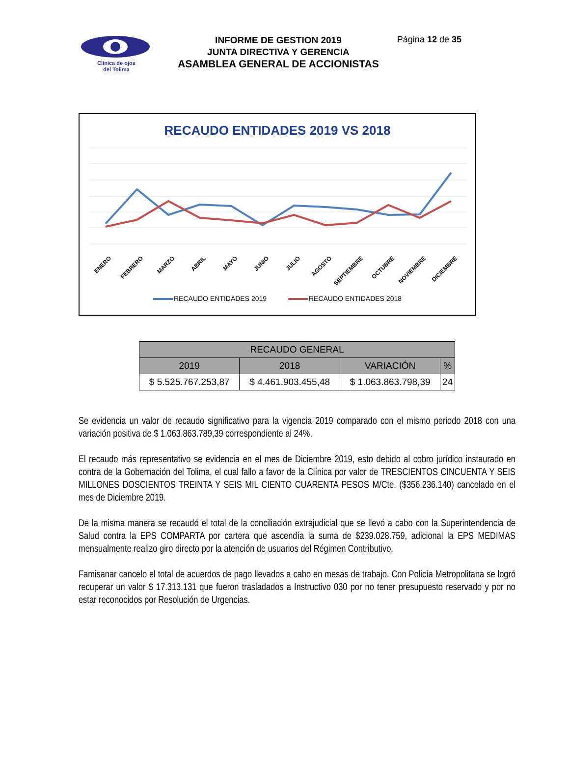Clínica de ojos
del Tolima
INFORME DE GESTION 2019
JUNTA DIRECTIVA Y GERENCIA
ASAMBLEA GENERAL DE ACCIONISTAS
Página 12 de 35
RECAUDO ENTIDADES 2019 VS 2018
ENERO
FEBRERO
MARZO
ABRIL
MAYO
JUNIO
JULIO
AGOSTO
SEPTIEMBRE
OCTUBRE
NOVIEMBRE
DICIEMBRE
RECAUDO ENTIDADES 2019 RECAUDO ENTIDADES 2018
| RECAUDO GENERAL | | | |
| --- | --- | --- | --- |
| 2019 | 2018 | VARIACIÓN | % |
| $ 5.525.767.253,87 | $ 4.461.903.455,48 | $ 1.063.863.798,39 | 24 |
Se evidencia un valor de recaudo significativo para la vigencia 2019 comparado con el mismo periodo 2018 con una variación positiva de $ 1.063.863.789,39 correspondiente al 24%.
El recaudo más representativo se evidencia en el mes de Diciembre 2019, esto debido al cobro jurídico instaurado en contra de la Gobernación del Tolima, el cual fallo a favor de la Clínica por valor de TRESCIENTOS CINCUENTA Y SEIS MILLONES DOSCIENTOS TREINTA Y SEIS MIL CIENTO CUARENTA PESOS M/Cte. ($356.236.140) cancelado en el mes de Diciembre 2019.
De la misma manera se recaudó el total de la conciliación extrajudicial que se llevó a cabo con la Superintendencia de Salud contra la EPS COMPARTA por cartera que ascendía la suma de $239.028.759, adicional la EPS MEDIMAS mensualmente realizo giro directo por la atención de usuarios del Régimen Contributivo.
Famisanar cancelo el total de acuerdos de pago llevados a cabo en mesas de trabajo. Con Policía Metropolitana se logró recuperar un valor $ 17.313.131 que fueron trasladados a Instructivo 030 por no tener presupuesto reservado y por no estar reconocidos por Resolución de Urgencias.